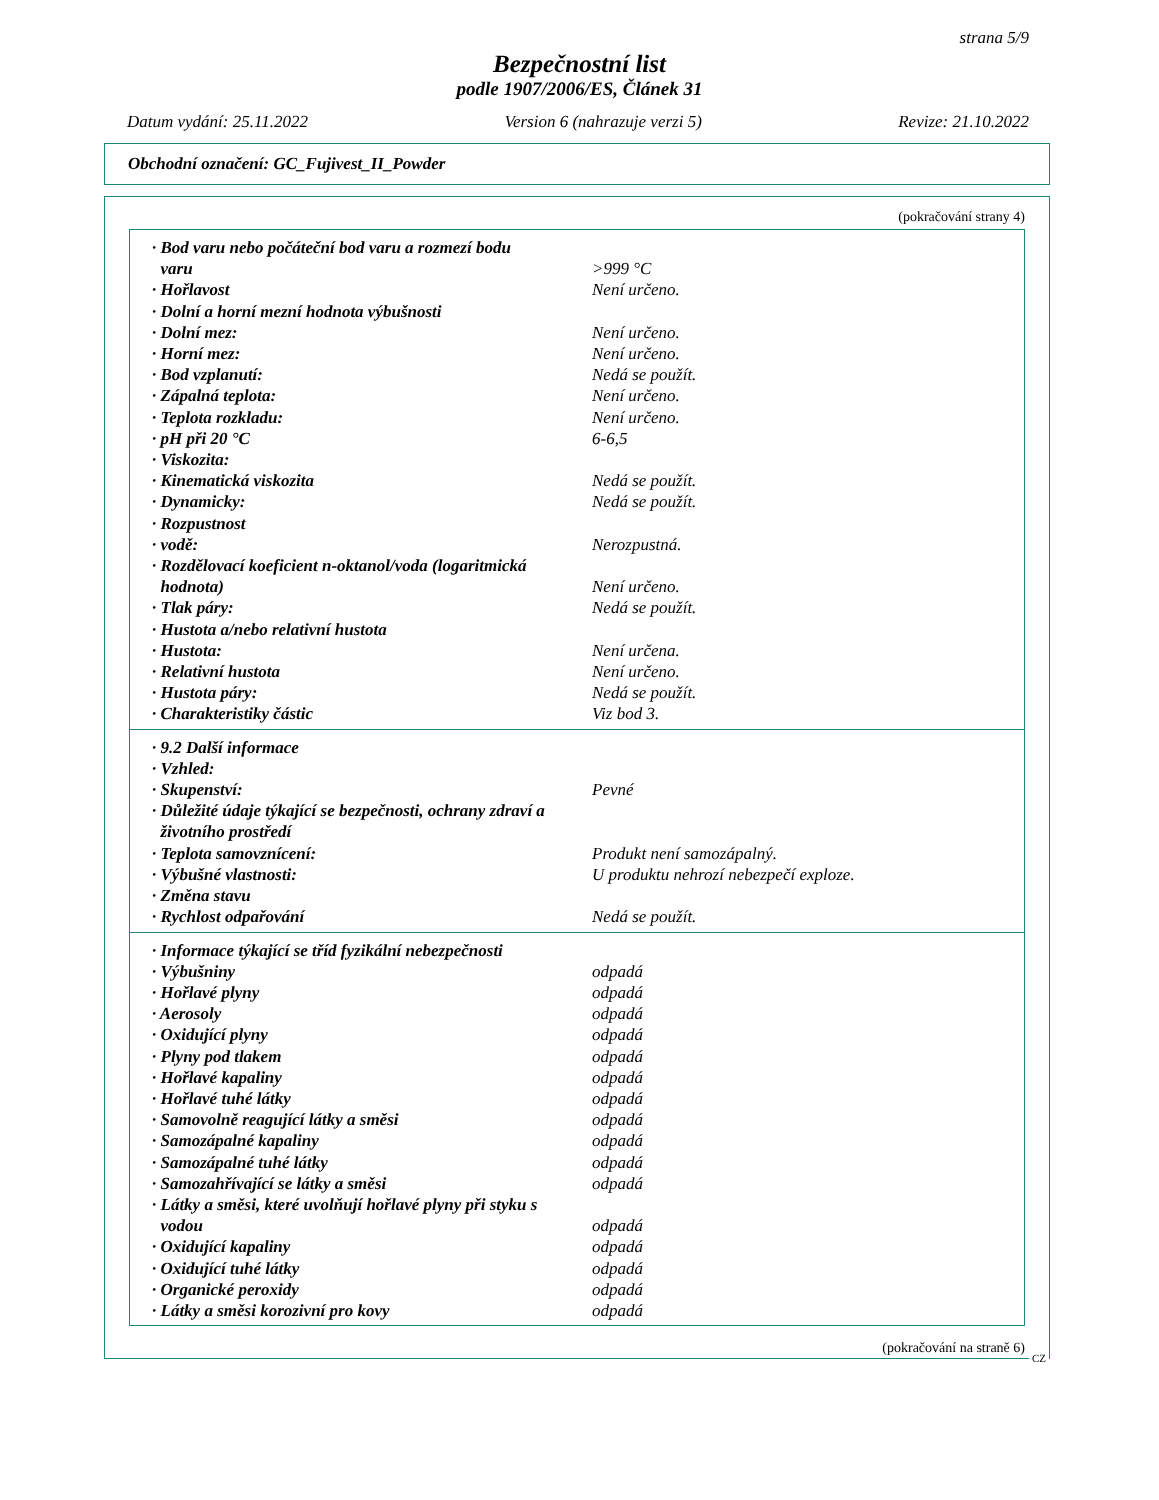strana 5/9
Bezpečnostní list
podle 1907/2006/ES, Článek 31
Datum vydání: 25.11.2022 Version 6 (nahrazuje verzi 5) Revize: 21.10.2022
Obchodní označení: GC_Fujivest_II_Powder
(pokračování strany 4)
| · Bod varu nebo počáteční bod varu a rozmezí bodu varu | >999 °C |
| · Hořlavost | Není určeno. |
| · Dolní a horní mezní hodnota výbušnosti | |
| · Dolní mez: | Není určeno. |
| · Horní mez: | Není určeno. |
| · Bod vzplanutí: | Nedá se použít. |
| · Zápalná teplota: | Není určeno. |
| · Teplota rozkladu: | Není určeno. |
| · pH při 20 °C | 6-6,5 |
| · Viskozita: | |
| · Kinematická viskozita | Nedá se použít. |
| · Dynamicky: | Nedá se použít. |
| · Rozpustnost | |
| · vodě: | Nerozpustná. |
| · Rozdělovací koeficient n-oktanol/voda (logaritmická hodnota) | Není určeno. |
| · Tlak páry: | Nedá se použít. |
| · Hustota a/nebo relativní hustota | |
| · Hustota: | Není určena. |
| · Relativní hustota | Není určeno. |
| · Hustota páry: | Nedá se použít. |
| · Charakteristiky částic | Viz bod 3. |
| · 9.2 Další informace | |
| · Vzhled: | |
| · Skupenství: | Pevné |
| · Důležité údaje týkající se bezpečnosti, ochrany zdraví a životního prostředí | |
| · Teplota samovznícení: | Produkt není samozápalný. |
| · Výbušné vlastnosti: | U produktu nehrozí nebezpečí exploze. |
| · Změna stavu | |
| · Rychlost odpařování | Nedá se použít. |
| · Informace týkající se tříd fyzikální nebezpečnosti | |
| · Výbušniny | odpadá |
| · Hořlavé plyny | odpadá |
| · Aerosoly | odpadá |
| · Oxidující plyny | odpadá |
| · Plyny pod tlakem | odpadá |
| · Hořlavé kapaliny | odpadá |
| · Hořlavé tuhé látky | odpadá |
| · Samovolně reagující látky a směsi | odpadá |
| · Samozápalné kapaliny | odpadá |
| · Samozápalné tuhé látky | odpadá |
| · Samozahřívající se látky a směsi | odpadá |
| · Látky a směsi, které uvolňují hořlavé plyny při styku s vodou | odpadá |
| · Oxidující kapaliny | odpadá |
| · Oxidující tuhé látky | odpadá |
| · Organické peroxidy | odpadá |
| · Látky a směsi korozivní pro kovy | odpadá |
(pokračování na straně 6)
CZ